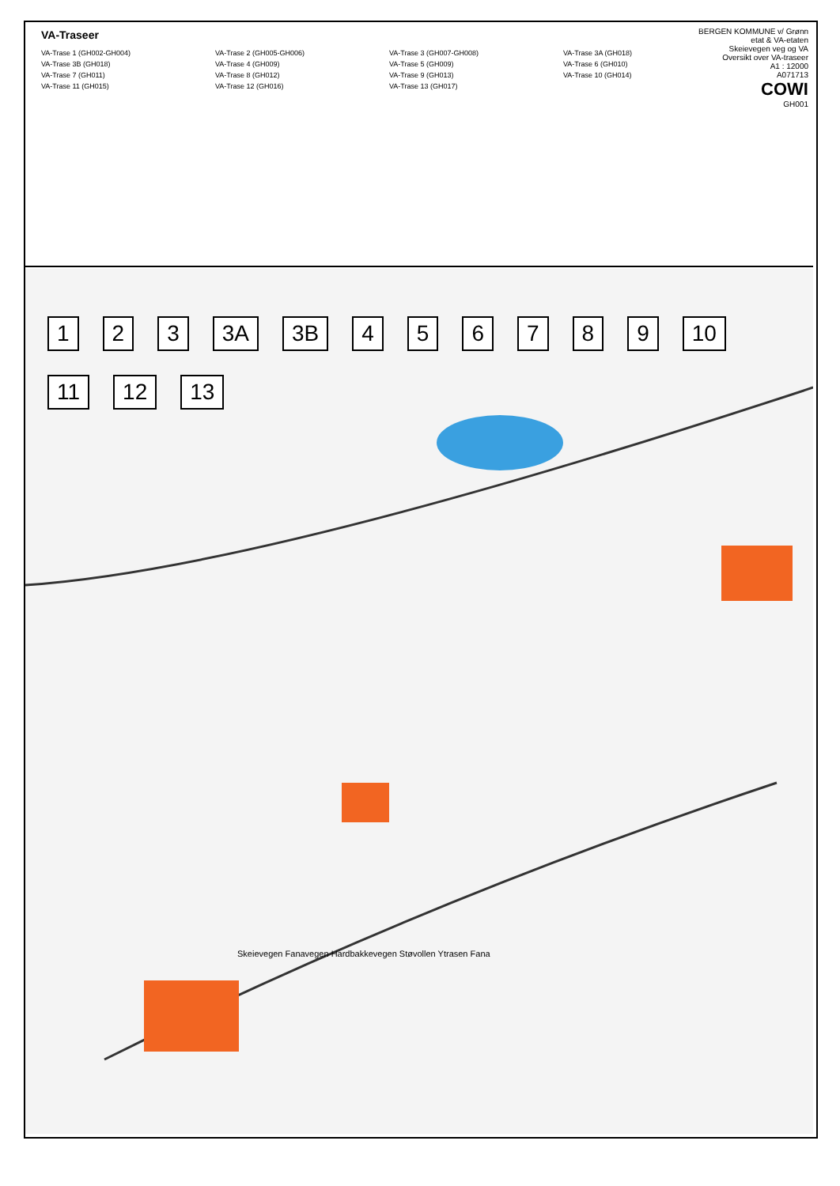VA-Traseer
VA-Trase 1 (GH002-GH004)
VA-Trase 2 (GH005-GH006)
VA-Trase 3 (GH007-GH008)
VA-Trase 3A (GH018)
VA-Trase 3B (GH018)
VA-Trase 4 (GH009)
VA-Trase 5 (GH009)
VA-Trase 6 (GH010)
VA-Trase 7 (GH011)
VA-Trase 8 (GH012)
VA-Trase 9 (GH013)
VA-Trase 10 (GH014)
VA-Trase 11 (GH015)
VA-Trase 12 (GH016)
VA-Trase 13 (GH017)
BERGEN KOMMUNE v/ Grønn etat & VA-etaten
Skeievegen veg og VA
Oversikt over VA-traseer
A1 : 12000
A071713
COWI
GH001
1 2 3 3A 3B 456789 10 11 12 13
Skeievegen Fanavegen Hardbakkevegen Støvollen Ytrasen Fana